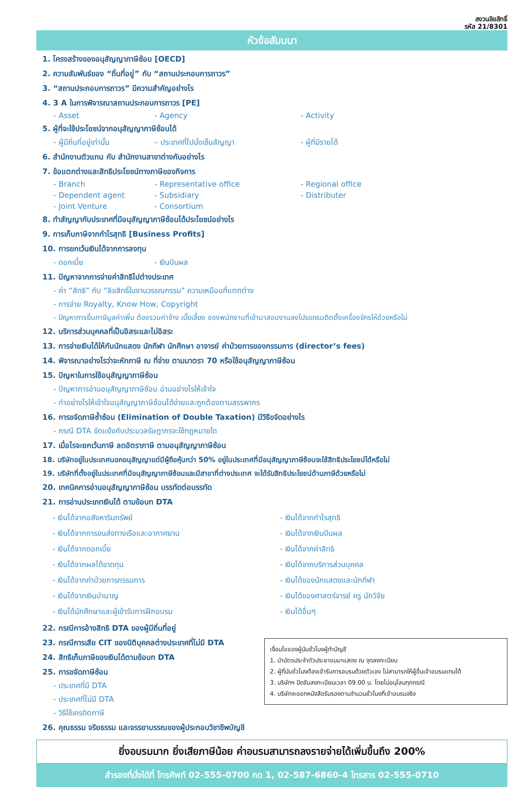สงวนลิขสิทธิ์
รหัส 21/8301
หัวข้อสัมมนา
1. โครงสร้างของอนุสัญญาภาษีซ้อน [OECD]
2. ความสัมพันธ์ของ “ถิ่นที่อยู่” กับ “สถานประกอบการถาวร”
3. “สถานประกอบการถาวร” มีความสำคัญอย่างไร
4. 3 A ในการพิจารณาสถานประกอบการถาวร [PE]
- Asset - Agency - Activity
5. ผู้ที่จะใช้ประโยชน์จากอนุสัญญาภาษีซ้อนได้
- ผู้มีถิ่นที่อยู่เท่านั้น – ประเทศที่ไปนั่งเซ็นสัญญา - ผู้ที่มีรายได้
6. สำนักงานตัวแทน กับ สำนักงานสาขาต่างกันอย่างไร
7. ข้อแตกต่างและสิทธิประโยชน์ทางภาษีของกิจการ
- Branch - Representative office - Regional office
- Dependent agent - Subsidiary - Distributer
- Joint Venture - Consortium
8. ทำสัญญากับประเทศที่มีอนุสัญญาภาษีซ้อนได้ประโยชน์อย่างไร
9. การเก็บภาษีจากกำไรสุทธิ [Business Profits]
10. การยกเว้นเงินได้จากการลงทุน
- ดอกเบี้ย - เงินปันผล
11. ปัญหาจากการจ่ายค่าสิทธิไปต่างประเทศ
- ค่า “สิทธิ” กับ “ลิขสิทธิ์ในงานวรรณกรรม” ความเหมือนที่แตกต่าง
- การจ่าย Royalty, Know How, Copyright
- ปัญหาการยื่นภาษีมูลค่าเพิ่ม ต้องรวมค่าจ้าง เบี้ยเลี้ยง ของพนักงานที่เข้ามาสอนงานลงโปรแกรมติดตั้งเครื่องจักรให้ด้วยหรือไม่
12. บริการส่วนบุคคลที่เป็นอิสระและไม่อิสระ
13. การจ่ายเงินได้ให้กับนักแสดง นักกีฬา นักศึกษา อาจารย์ ค่าป่วยการของกรรมการ (director’s fees)
14. พิจารณาอย่างไรว่าจะหักภาษี ณ ที่จ่าย ตามมาตรา 70 หรือใช้อนุสัญญาภาษีซ้อน
15. ปัญหาในการใช้อนุสัญญาภาษีซ้อน
- ปัญหาการอ่านอนุสัญญาภาษีซ้อน อ่านอย่างไรให้เข้าใจ
- ทำอย่างไรให้เข้าใจอนุสัญญาภาษีซ้อนได้ง่ายและถูกต้องตามสรรพากร
16. การขจัดภาษีซ้ำซ้อน (Elimination of Double Taxation) มีวิธีขจัดอย่างไร
- กรณี DTA ขัดแย้งกับประมวลรัษฎากรจะใช้กฎหมายใด
17. เมื่อไรจะยกเว้นภาษี ลดอัตราภาษี ตามอนุสัญญาภาษีซ้อน
18. บริษัทอยู่ในประเทศนอกอนุสัญญาแต่มีผู้ถือหุ้นกว่า 50% อยู่ในประเทศที่มีอนุสัญญาภาษีซ้อนจะใช้สิทธิประโยชน์ได้หรือไม่
19. บริษัทที่ตั้งอยู่ในประเทศที่มีอนุสัญญาภาษีซ้อนและมีสาขาที่ต่างประเทศ จะได้รับสิทธิประโยชน์ด้านภาษีด้วยหรือไม่
20. เทคนิคการอ่านอนุสัญญาภาษีซ้อน บรรทัดต่อบรรทัด
21. การอ่านประเภทเงินได้ ตามข้อบท DTA
- เงินได้จากอสังหาริมทรัพย์
- เงินได้จากกำไรสุทธิ
- เงินได้จากการขนส่งทางเรือและอากาศยาน
- เงินได้จากเงินปันผล
- เงินได้จากดอกเบี้ย
- เงินได้จากค่าสิทธิ
- เงินได้จากผลได้ขาดทุน
- เงินได้จากบริการส่วนบุคคล
- เงินได้จากค่าป่วยการกรรมการ
- เงินได้ของนักแสดงและนักกีฬา
- เงินได้จากเงินบำนาญ
- เงินได้ของศาสตร์จารย์ ครู นักวิจัย
- เงินได้นักศึกษาและผู้เข้ารับการฝึกอบรม
- เงินได้อื่นๆ
22. กรณีการอ้างสิทธิ DTA ของผู้มีถิ่นที่อยู่
เงื่อนไขของผู้นับชั่วโมงผู้ทำบัญชี
1. นำบัตรประจำตัวประชาชนมาแสดง ณ จุดลงทะเบียน
2. ผู้ที่นับชั่วโมงต้องเข้ารับการอบรมด้วยตัวเอง ไม่สามารถให้ผู้อื่นเข้าอบรมแทนได้
3. บริษัทฯ ปิดรับลงทะเบียนเวลา 09.00 น. โดยไม่อนุโลมทุกกรณี
4. บริษัทจะออกหนังสือรับรองตามจำนวนชั่วโมงที่เข้าอบรมจริง
23. กรณีการเสีย CIT ของนิติบุคคลต่างประเทศที่ไม่มี DTA
24. สิทธิเก็บภาษีของเงินได้ตามข้อบท DTA
25. การขจัดภาษีซ้อน
- ประเทศที่มี DTA
- ประเทศที่ไม่มี DTA
- วิธีใช้เครดิตภาษี
26. คุณธรรม จริยธรรม และจรรยาบรรณของผู้ประกอบวิชาชีพบัญชี
ยิ่งอบรมมาก ยิ่งเสียภาษีน้อย ค่าอบรมสามารถลงรายจ่ายได้เพิ่มขึ้นถึง 200%
สำรองที่นั่งได้ที่ โทรศัพท์ 02-555-0700 กด 1, 02-587-6860-4 โทรสาร 02-555-0710